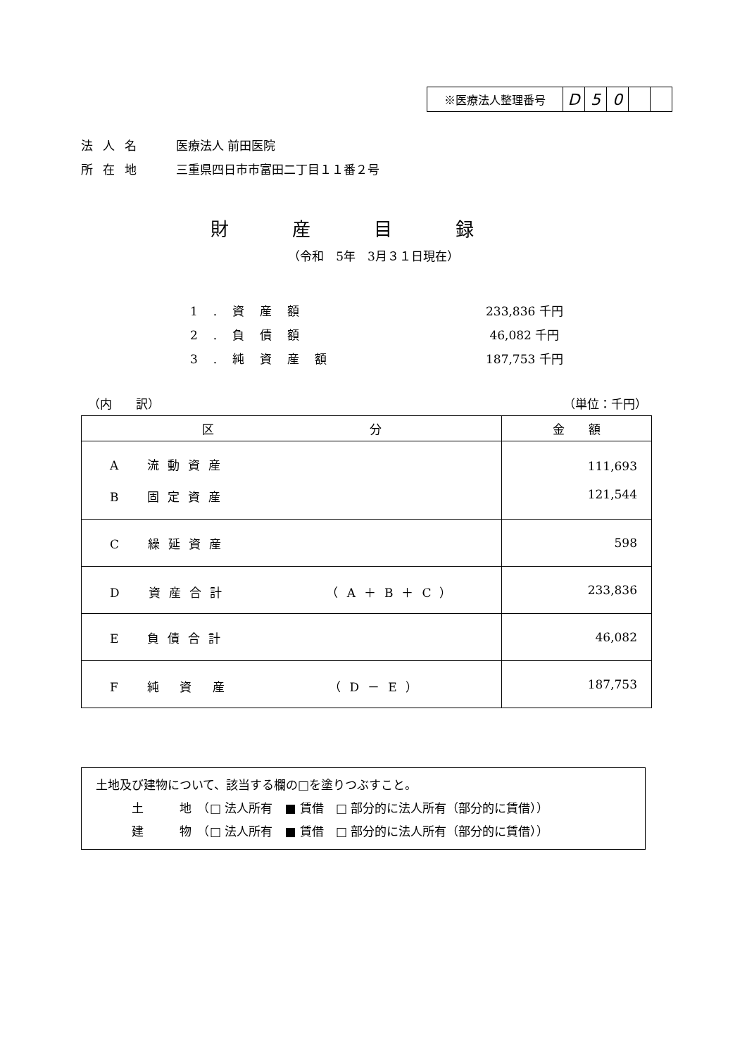| ※医療法人整理番号 | D | 5 | 0 | | |
法人名 医療法人 前田医院
所在地 三重県四日市市富田二丁目１１番２号
財産目録
（令和　5年　3月３１日現在）
1.資産額 233,836 千円
2.負債額 46,082 千円
3.純資産額 187,753 千円
（内　　訳） （単位：千円）
| 区 分 | 金 額 |
| --- | --- |
| A 流動資産 B 固定資産 | 111,693 121,544 |
| C 繰延資産 | 598 |
| D 資産合計 （A＋B＋C） | 233,836 |
| E 負債合計 | 46,082 |
| F 純 資 産 （D－E） | 187,753 |
土地及び建物について、該当する欄の□を塗りつぶすこと。
　　　土　　　地　（□ 法人所有　■ 賃借　□ 部分的に法人所有（部分的に賃借））
　　　建　　　物　（□ 法人所有　■ 賃借　□ 部分的に法人所有（部分的に賃借））